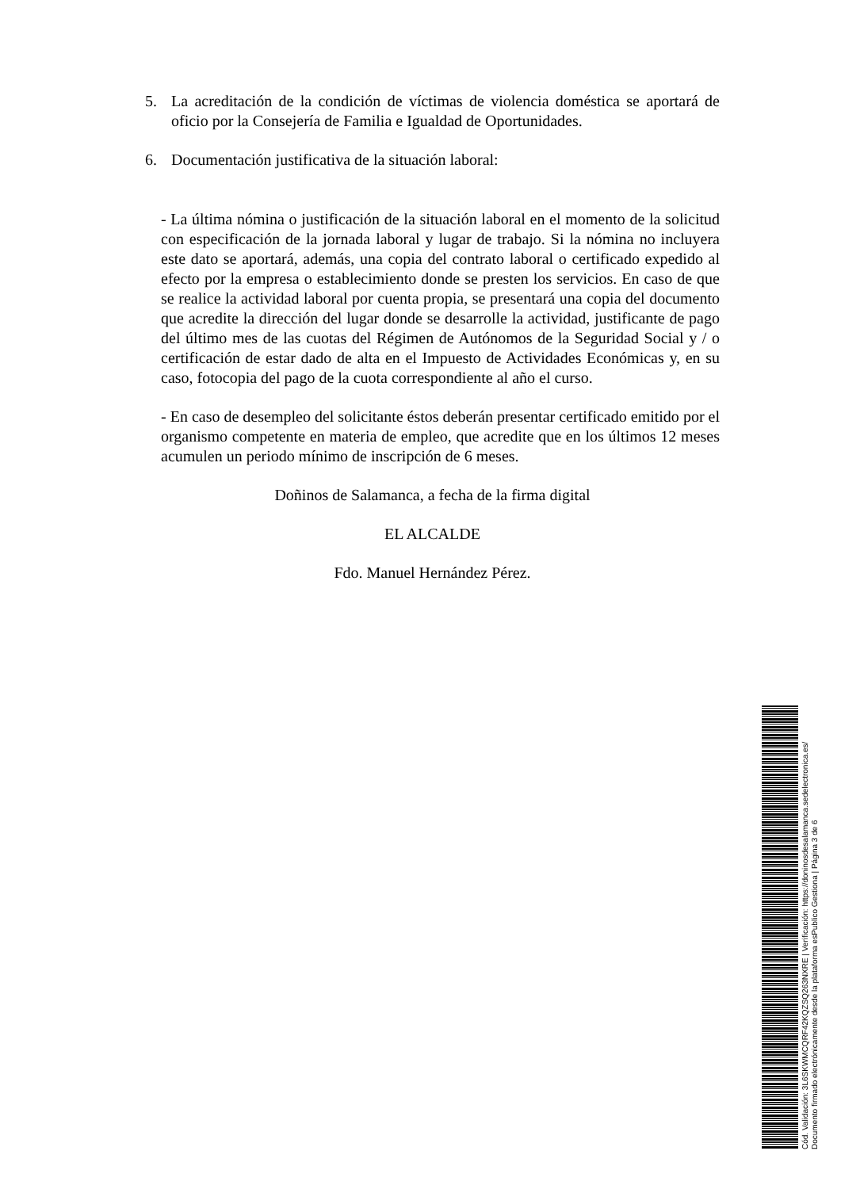5. La acreditación de la condición de víctimas de violencia doméstica se aportará de oficio por la Consejería de Familia e Igualdad de Oportunidades.
6. Documentación justificativa de la situación laboral:
- La última nómina o justificación de la situación laboral en el momento de la solicitud con especificación de la jornada laboral y lugar de trabajo. Si la nómina no incluyera este dato se aportará, además, una copia del contrato laboral o certificado expedido al efecto por la empresa o establecimiento donde se presten los servicios. En caso de que se realice la actividad laboral por cuenta propia, se presentará una copia del documento que acredite la dirección del lugar donde se desarrolle la actividad, justificante de pago del último mes de las cuotas del Régimen de Autónomos de la Seguridad Social y / o certificación de estar dado de alta en el Impuesto de Actividades Económicas y, en su caso, fotocopia del pago de la cuota correspondiente al año el curso.
- En caso de desempleo del solicitante éstos deberán presentar certificado emitido por el organismo competente en materia de empleo, que acredite que en los últimos 12 meses acumulen un periodo mínimo de inscripción de 6 meses.
Doñinos de Salamanca, a fecha de la firma digital
EL ALCALDE
Fdo. Manuel Hernández Pérez.
Cód. Validación: 3L6SKWMCQRF42KQZSQ263NXRE | Verificación: https://doninosdesalamanca.sedelectronica.es/
Documento firmado electrónicamente desde la plataforma esPublico Gestiona | Página 3 de 6